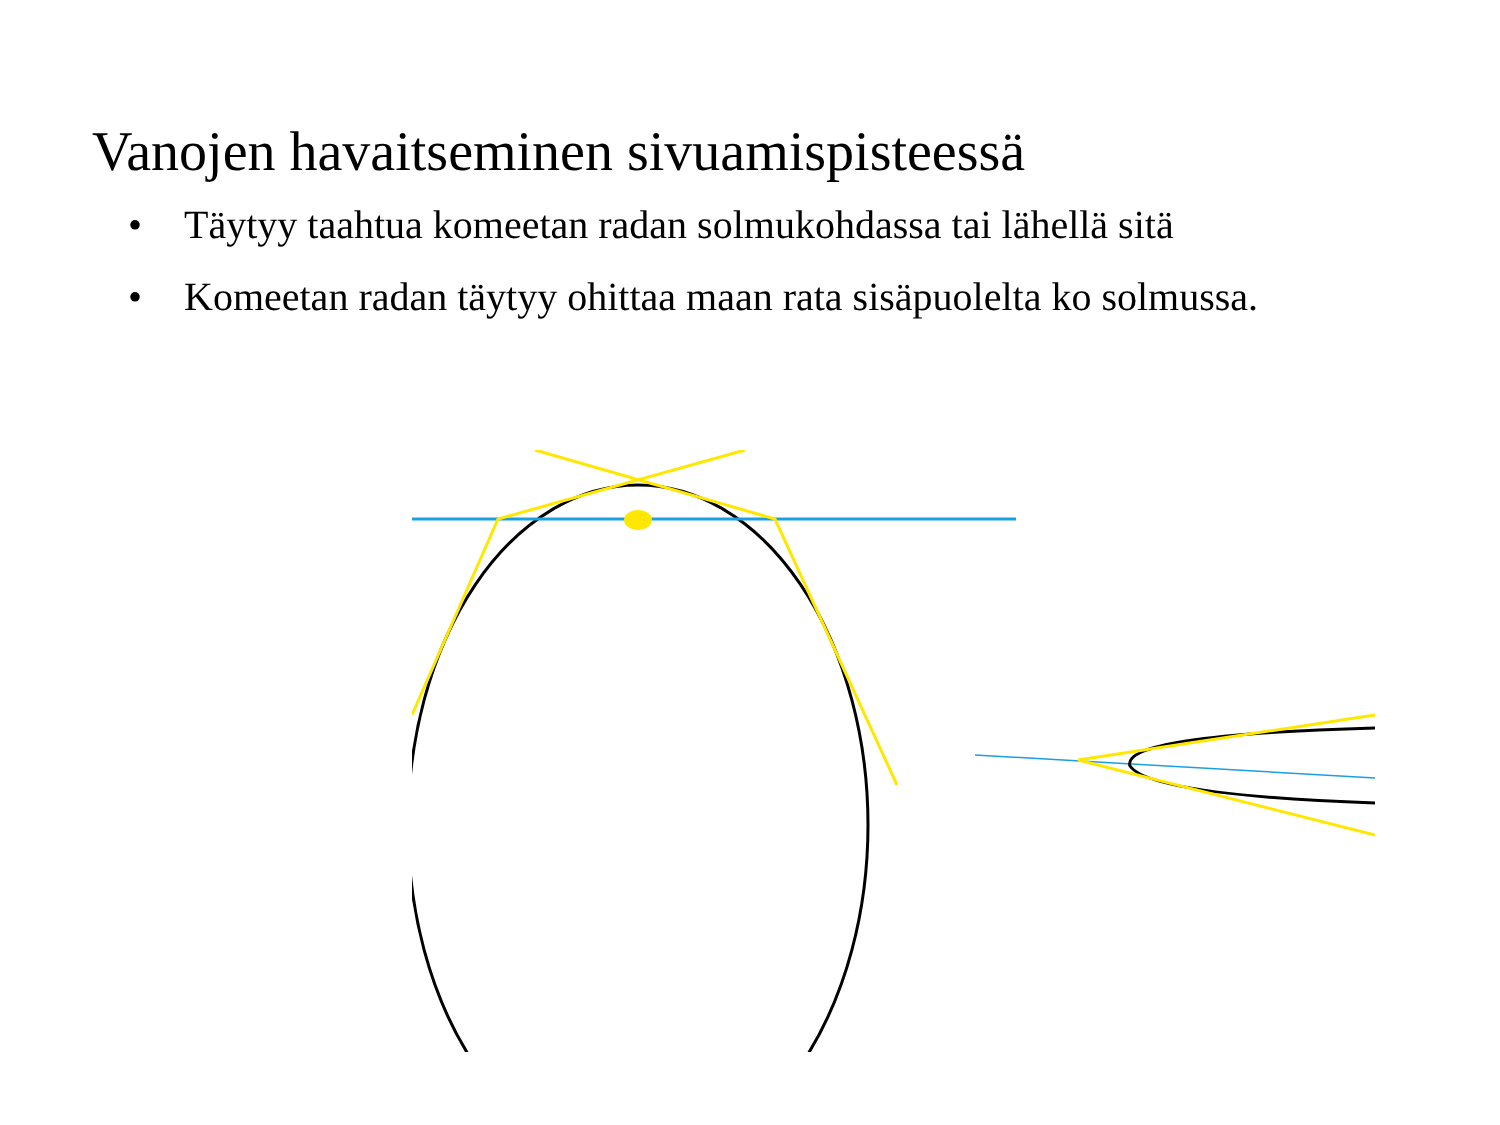Vanojen havaitseminen sivuamispisteessä
• Täytyy taahtua komeetan radan solmukohdassa tai lähellä sitä
• Komeetan radan täytyy ohittaa maan rata sisäpuolelta ko solmussa.